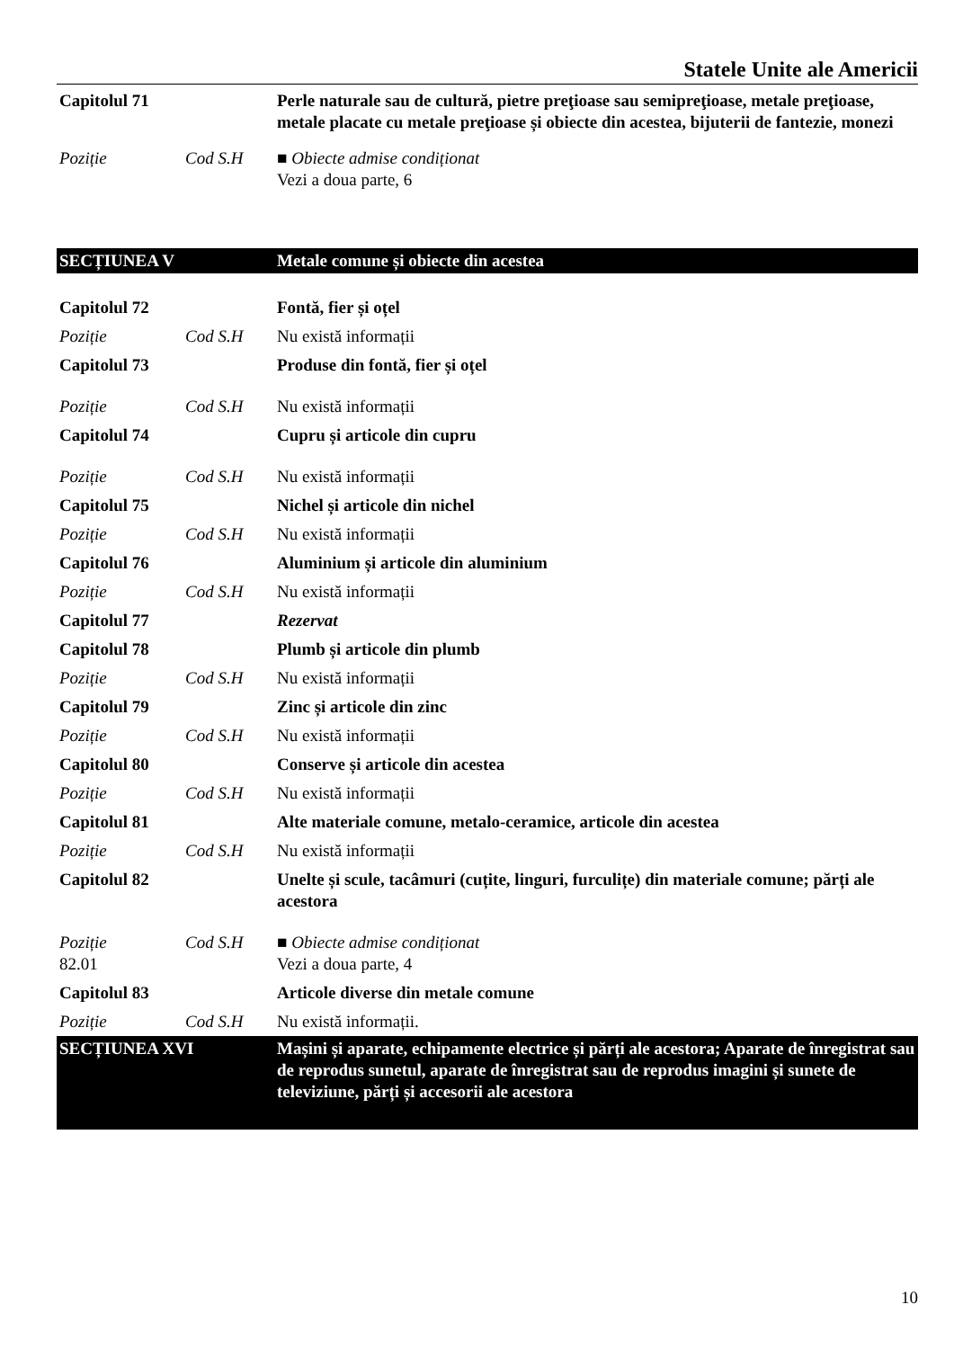Statele Unite ale Americii
| Capitolul 71 | | Perle naturale sau de cultură, pietre preţioase sau semipreţioase, metale preţioase, metale placate cu metale preţioase și obiecte din acestea, bijuterii de fantezie, monezi |
| Poziție | Cod S.H | ■ Obiecte admise condiționat Vezi a doua parte, 6 |
| SECȚIUNEA V | | Metale comune și obiecte din acestea |
| Capitolul 72 | | Fontă, fier și oțel |
| Poziție | Cod S.H | Nu există informații |
| Capitolul 73 | | Produse din fontă, fier și oțel |
| Poziție | Cod S.H | Nu există informații |
| Capitolul 74 | | Cupru și articole din cupru |
| Poziție | Cod S.H | Nu există informații |
| Capitolul 75 | | Nichel și articole din nichel |
| Poziție | Cod S.H | Nu există informații |
| Capitolul 76 | | Aluminium și articole din aluminium |
| Poziție | Cod S.H | Nu există informații |
| Capitolul 77 | | Rezervat |
| Capitolul 78 | | Plumb și articole din plumb |
| Poziție | Cod S.H | Nu există informații |
| Capitolul 79 | | Zinc și articole din zinc |
| Poziție | Cod S.H | Nu există informații |
| Capitolul 80 | | Conserve și articole din acestea |
| Poziție | Cod S.H | Nu există informații |
| Capitolul 81 | | Alte materiale comune, metalo-ceramice, articole din acestea |
| Poziție | Cod S.H | Nu există informații |
| Capitolul 82 | | Unelte și scule, tacâmuri (cuțite, linguri, furculițe) din materiale comune; părți ale acestora |
| Poziție 82.01 | Cod S.H | ■ Obiecte admise condiționat Vezi a doua parte, 4 |
| Capitolul 83 | | Articole diverse din metale comune |
| Poziție | Cod S.H | Nu există informații. |
| SECȚIUNEA XVI | | Mașini și aparate, echipamente electrice și părți ale acestora; Aparate de înregistrat sau de reprodus sunetul, aparate de înregistrat sau de reprodus imagini și sunete de televiziune, părți și accesorii ale acestora |
10